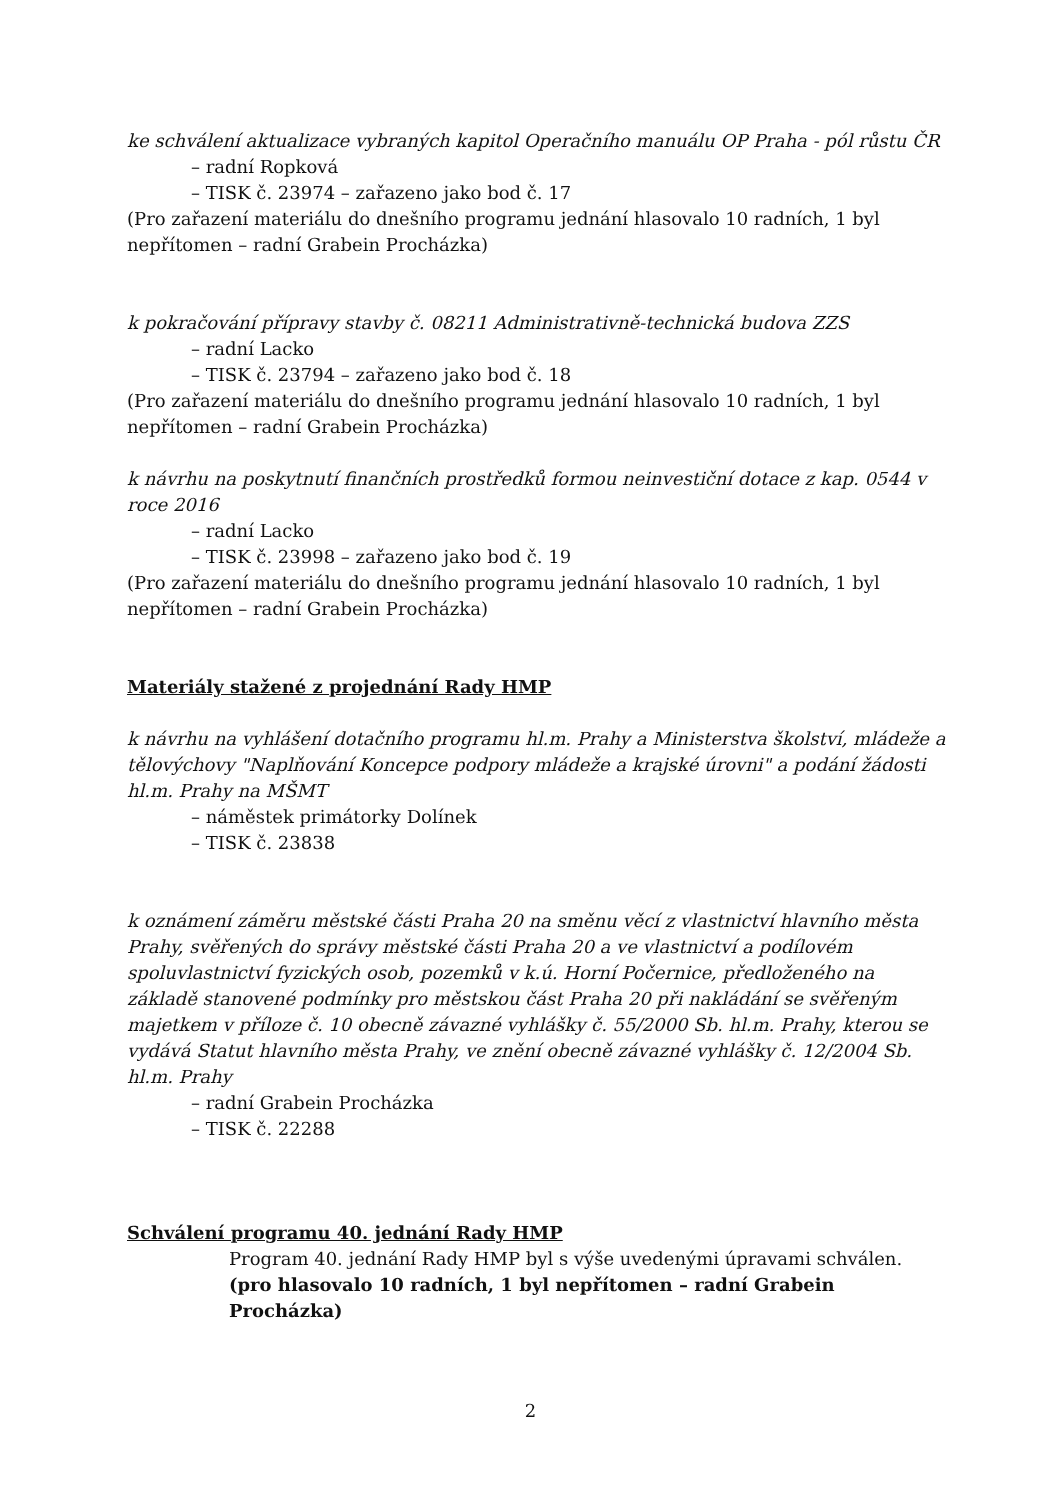ke schválení aktualizace vybraných kapitol Operačního manuálu OP Praha - pól růstu ČR
– radní Ropková
– TISK č. 23974 – zařazeno jako bod č. 17
(Pro zařazení materiálu do dnešního programu jednání hlasovalo 10 radních, 1 byl nepřítomen – radní Grabein Procházka)
k pokračování přípravy stavby č. 08211 Administrativně-technická budova ZZS
– radní Lacko
– TISK č. 23794 – zařazeno jako bod č. 18
(Pro zařazení materiálu do dnešního programu jednání hlasovalo 10 radních, 1 byl nepřítomen – radní Grabein Procházka)
k návrhu na poskytnutí finančních prostředků formou neinvestiční dotace z kap. 0544 v roce 2016
– radní Lacko
– TISK č. 23998 – zařazeno jako bod č. 19
(Pro zařazení materiálu do dnešního programu jednání hlasovalo 10 radních, 1 byl nepřítomen – radní Grabein Procházka)
Materiály stažené z projednání Rady HMP
k návrhu na vyhlášení dotačního programu hl.m. Prahy a Ministerstva školství, mládeže a tělovýchovy "Naplňování Koncepce podpory mládeže a krajské úrovni" a podání žádosti hl.m. Prahy na MŠMT
– náměstek primátorky Dolínek
– TISK č. 23838
k oznámení záměru městské části Praha 20 na směnu věcí z vlastnictví hlavního města Prahy, svěřených do správy městské části Praha 20 a ve vlastnictví a podílovém spoluvlastnictví fyzických osob, pozemků v k.ú. Horní Počernice, předloženého na základě stanovené podmínky pro městskou část Praha 20 při nakládání se svěřeným majetkem v příloze č. 10 obecně závazné vyhlášky č. 55/2000 Sb. hl.m. Prahy, kterou se vydává Statut hlavního města Prahy, ve znění obecně závazné vyhlášky č. 12/2004 Sb. hl.m. Prahy
– radní Grabein Procházka
– TISK č. 22288
Schválení programu 40. jednání Rady HMP
Program 40. jednání Rady HMP byl s výše uvedenými úpravami schválen.
(pro hlasovalo 10 radních, 1 byl nepřítomen – radní Grabein Procházka)
2